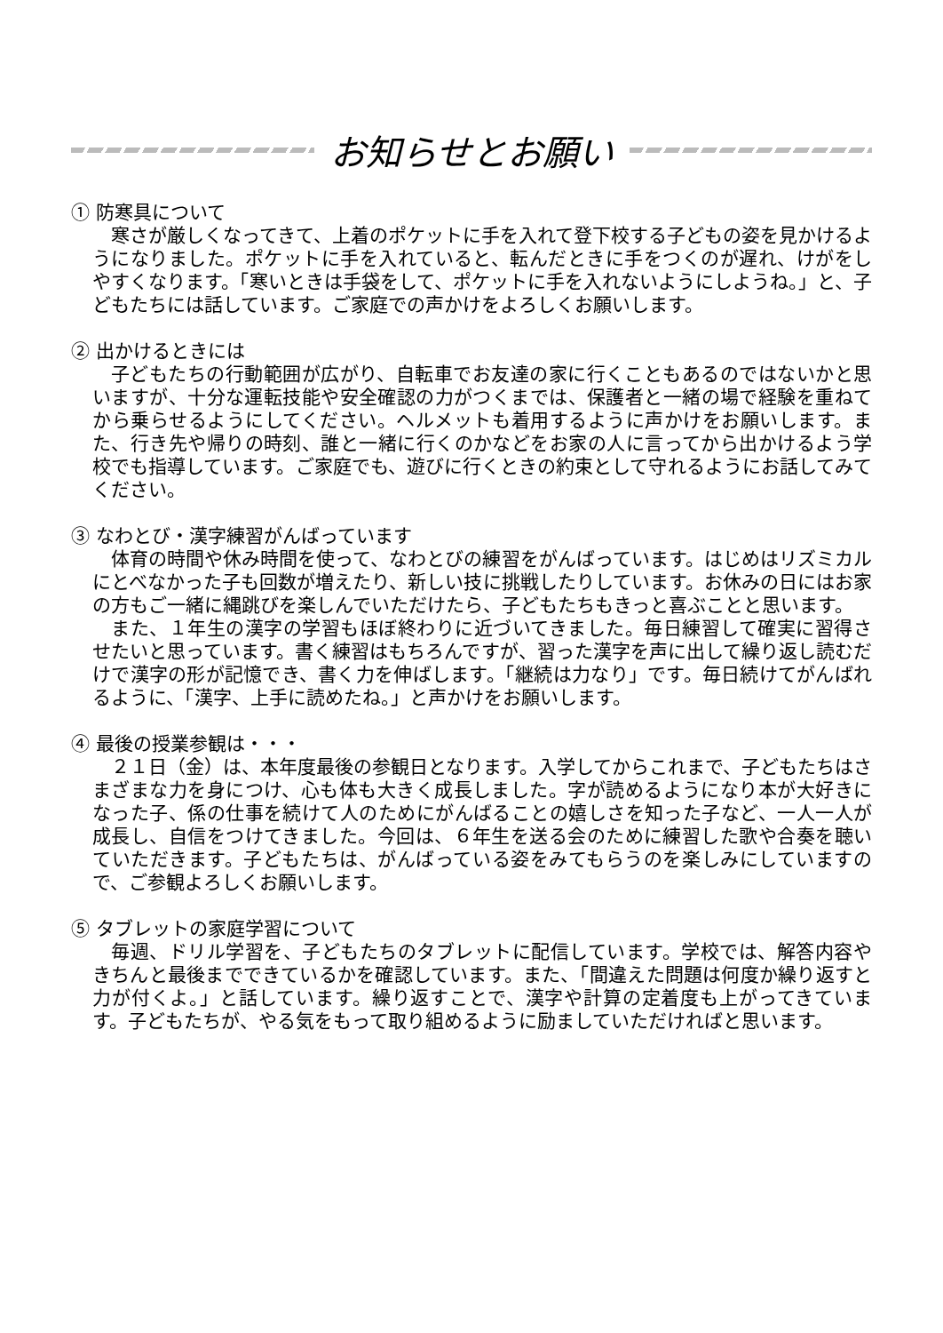お知らせとお願い
① 防寒具について
寒さが厳しくなってきて、上着のポケットに手を入れて登下校する子どもの姿を見かけるようになりました。ポケットに手を入れていると、転んだときに手をつくのが遅れ、けがをしやすくなります。「寒いときは手袋をして、ポケットに手を入れないようにしようね。」と、子どもたちには話しています。ご家庭での声かけをよろしくお願いします。
② 出かけるときには
子どもたちの行動範囲が広がり、自転車でお友達の家に行くこともあるのではないかと思いますが、十分な運転技能や安全確認の力がつくまでは、保護者と一緒の場で経験を重ねてから乗らせるようにしてください。ヘルメットも着用するように声かけをお願いします。また、行き先や帰りの時刻、誰と一緒に行くのかなどをお家の人に言ってから出かけるよう学校でも指導しています。ご家庭でも、遊びに行くときの約束として守れるようにお話してみてください。
③ なわとび・漢字練習がんばっています
体育の時間や休み時間を使って、なわとびの練習をがんばっています。はじめはリズミカルにとべなかった子も回数が増えたり、新しい技に挑戦したりしています。お休みの日にはお家の方もご一緒に縄跳びを楽しんでいただけたら、子どもたちもきっと喜ぶことと思います。
また、１年生の漢字の学習もほぼ終わりに近づいてきました。毎日練習して確実に習得させたいと思っています。書く練習はもちろんですが、習った漢字を声に出して繰り返し読むだけで漢字の形が記憶でき、書く力を伸ばします。「継続は力なり」です。毎日続けてがんばれるように、「漢字、上手に読めたね。」と声かけをお願いします。
④ 最後の授業参観は・・・
２１日（金）は、本年度最後の参観日となります。入学してからこれまで、子どもたちはさまざまな力を身につけ、心も体も大きく成長しました。字が読めるようになり本が大好きになった子、係の仕事を続けて人のためにがんばることの嬉しさを知った子など、一人一人が成長し、自信をつけてきました。今回は、６年生を送る会のために練習した歌や合奏を聴いていただきます。子どもたちは、がんばっている姿をみてもらうのを楽しみにしていますので、ご参観よろしくお願いします。
⑤ タブレットの家庭学習について
毎週、ドリル学習を、子どもたちのタブレットに配信しています。学校では、解答内容やきちんと最後までできているかを確認しています。また、「間違えた問題は何度か繰り返すと力が付くよ。」と話しています。繰り返すことで、漢字や計算の定着度も上がってきています。子どもたちが、やる気をもって取り組めるように励ましていただければと思います。